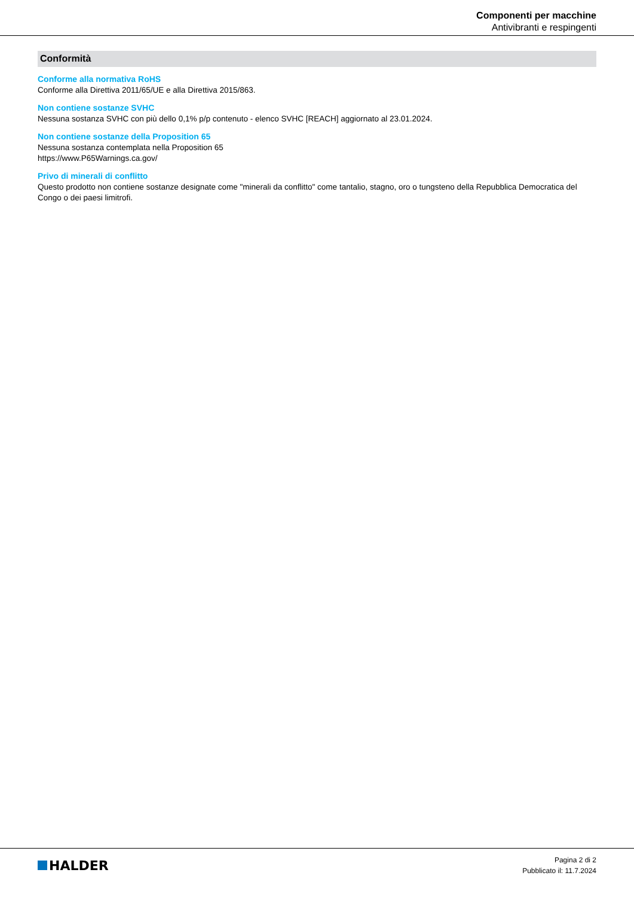Componenti per macchine
Antivibranti e respingenti
Conformità
Conforme alla normativa RoHS
Conforme alla Direttiva 2011/65/UE e alla Direttiva 2015/863.
Non contiene sostanze SVHC
Nessuna sostanza SVHC con più dello 0,1% p/p contenuto - elenco SVHC [REACH] aggiornato al 23.01.2024.
Non contiene sostanze della Proposition 65
Nessuna sostanza contemplata nella Proposition 65
https://www.P65Warnings.ca.gov/
Privo di minerali di conflitto
Questo prodotto non contiene sostanze designate come "minerali da conflitto" come tantalio, stagno, oro o tungsteno della Repubblica Democratica del Congo o dei paesi limitrofi.
HALDER
Pagina 2 di 2
Pubblicato il: 11.7.2024